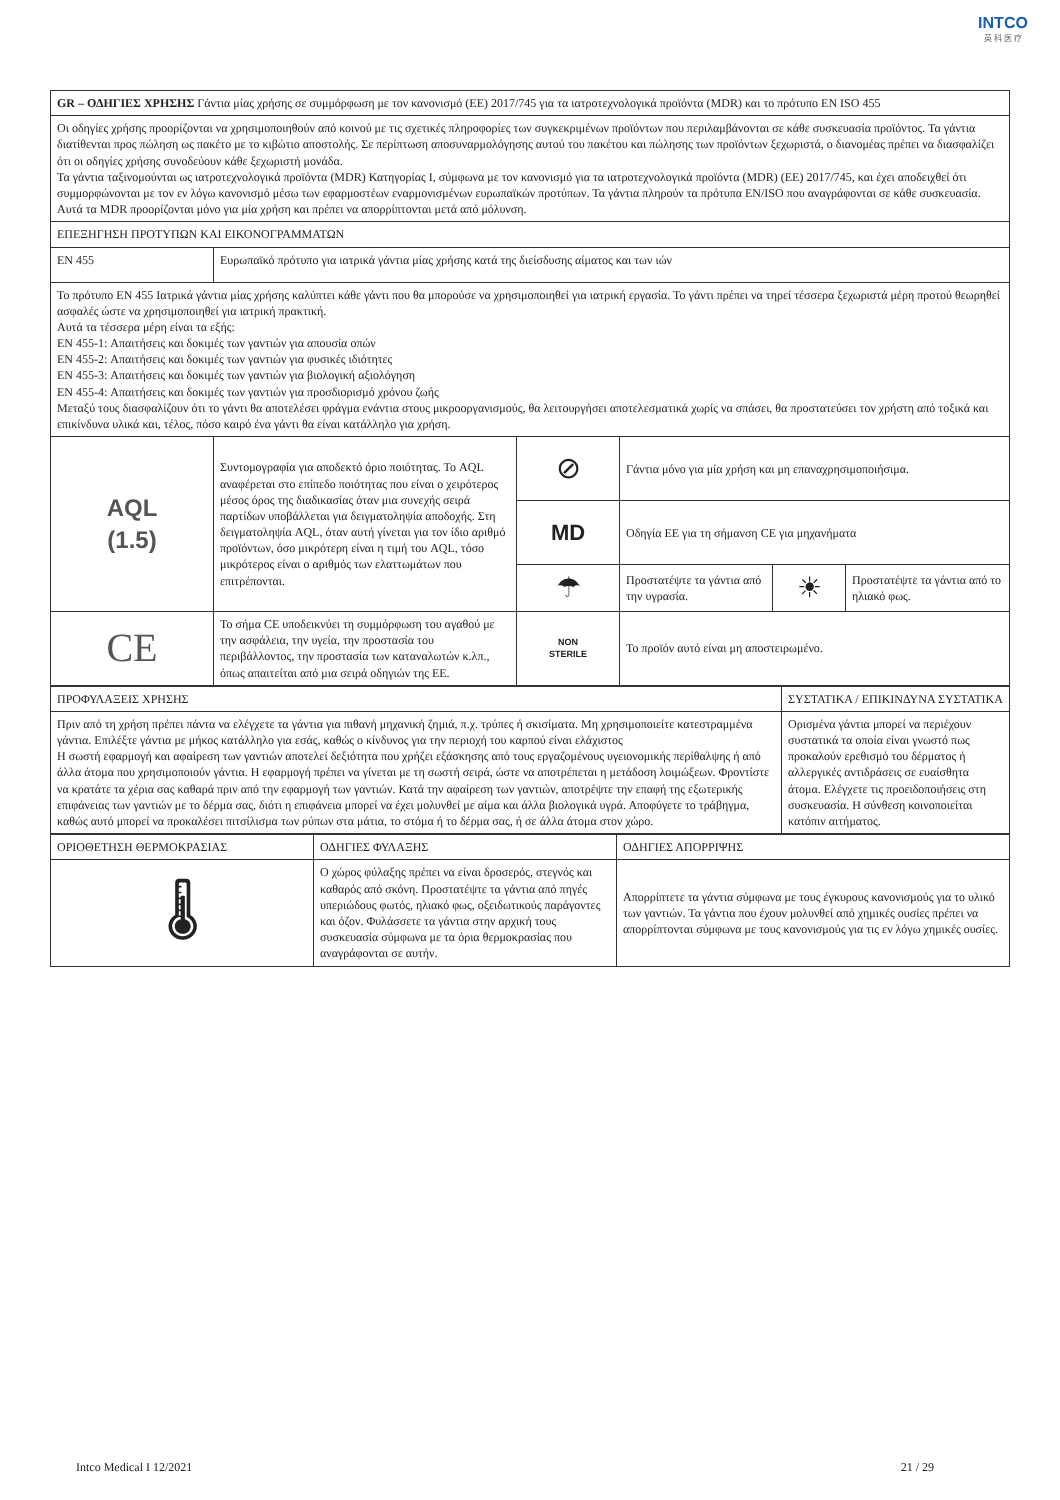INTCO
英 科 医 疗
| GR – ΟΔΗΓΙΕΣ ΧΡΗΣΗΣ Γάντια μίας χρήσης σε συμμόρφωση με τον κανονισμό (ΕΕ) 2017/745 για τα ιατροτεχνολογικά προϊόντα (MDR) και το πρότυπο EN ISO 455 | | | | | |
| Οι οδηγίες χρήσης προορίζονται να χρησιμοποιηθούν από κοινού με τις σχετικές πληροφορίες των συγκεκριμένων προϊόντων που περιλαμβάνονται σε κάθε συσκευασία προϊόντος. Τα γάντια διατίθενται προς πώληση ως πακέτο με το κιβώτιο αποστολής. Σε περίπτωση αποσυναρμολόγησης αυτού του πακέτου και πώλησης των προϊόντων ξεχωριστά, ο διανομέας πρέπει να διασφαλίζει ότι οι οδηγίες χρήσης συνοδεύουν κάθε ξεχωριστή μονάδα. Τα γάντια ταξινομούνται ως ιατροτεχνολογικά προϊόντα (MDR) Κατηγορίας I, σύμφωνα με τον κανονισμό για τα ιατροτεχνολογικά προϊόντα (MDR) (ΕΕ) 2017/745, και έχει αποδειχθεί ότι συμμορφώνονται με τον εν λόγω κανονισμό μέσω των εφαρμοστέων εναρμονισμένων ευρωπαϊκών προτύπων. Τα γάντια πληρούν τα πρότυπα EN/ISO που αναγράφονται σε κάθε συσκευασία. Αυτά τα MDR προορίζονται μόνο για μία χρήση και πρέπει να απορρίπτονται μετά από μόλυνση. | | | | | |
| ΕΠΕΞΗΓΗΣΗ ΠΡΟΤΥΠΩΝ ΚΑΙ ΕΙΚΟΝΟΓΡΑΜΜΑΤΩΝ | | | | | |
| EN 455 | Ευρωπαϊκό πρότυπο για ιατρικά γάντια μίας χρήσης κατά της διείσδυσης αίματος και των ιών | | | | |
| Το πρότυπο EN 455 Ιατρικά γάντια μίας χρήσης καλύπτει κάθε γάντι που θα μπορούσε να χρησιμοποιηθεί για ιατρική εργασία. Το γάντι πρέπει να τηρεί τέσσερα ξεχωριστά μέρη προτού θεωρηθεί ασφαλές ώστε να χρησιμοποιηθεί για ιατρική πρακτική. Αυτά τα τέσσερα μέρη είναι τα εξής: EN 455-1: Απαιτήσεις και δοκιμές των γαντιών για απουσία οπών EN 455-2: Απαιτήσεις και δοκιμές των γαντιών για φυσικές ιδιότητες EN 455-3: Απαιτήσεις και δοκιμές των γαντιών για βιολογική αξιολόγηση EN 455-4: Απαιτήσεις και δοκιμές των γαντιών για προσδιορισμό χρόνου ζωής Μεταξύ τους διασφαλίζουν ότι το γάντι θα αποτελέσει φράγμα ενάντια στους μικροοργανισμούς, θα λειτουργήσει αποτελεσματικά χωρίς να σπάσει, θα προστατεύσει τον χρήστη από τοξικά και επικίνδυνα υλικά και, τέλος, πόσο καιρό ένα γάντι θα είναι κατάλληλο για χρήση. | | | | | |
| AQL (1.5) | Συντομογραφία για αποδεκτό όριο ποιότητας. Το AQL αναφέρεται στο επίπεδο ποιότητας που είναι ο χειρότερος μέσος όρος της διαδικασίας όταν μια συνεχής σειρά παρτίδων υποβάλλεται για δειγματοληψία αποδοχής. Στη δειγματοληψία AQL, όταν αυτή γίνεται για τον ίδιο αριθμό προϊόντων, όσο μικρότερη είναι η τιμή του AQL, τόσο μικρότερος είναι ο αριθμός των ελαττωμάτων που επιτρέπονται. | ⊘ | Γάντια μόνο για μία χρήση και μη επαναχρησιμοποιήσιμα. | | |
| | | MD | Οδηγία ΕΕ για τη σήμανση CE για μηχανήματα | | |
| | | ☂ | Προστατέψτε τα γάντια από την υγρασία. | ☀ | Προστατέψτε τα γάντια από το ηλιακό φως. |
| CE | Το σήμα CE υποδεικνύει τη συμμόρφωση του αγαθού με την ασφάλεια, την υγεία, την προστασία του περιβάλλοντος, την προστασία των καταναλωτών κ.λπ., όπως απαιτείται από μια σειρά οδηγιών της ΕΕ. | NON STERILE | Το προϊόν αυτό είναι μη αποστειρωμένο. | | |
| ΠΡΟΦΥΛΑΞΕΙΣ ΧΡΗΣΗΣ | ΣΥΣΤΑΤΙΚΑ / ΕΠΙΚΙΝΔΥΝΑ ΣΥΣΤΑΤΙΚΑ |
| Πριν από τη χρήση πρέπει πάντα να ελέγχετε τα γάντια για πιθανή μηχανική ζημιά, π.χ. τρύπες ή σκισίματα. Μη χρησιμοποιείτε κατεστραμμένα γάντια. Επιλέξτε γάντια με μήκος κατάλληλο για εσάς, καθώς ο κίνδυνος για την περιοχή του καρπού είναι ελάχιστος Η σωστή εφαρμογή και αφαίρεση των γαντιών αποτελεί δεξιότητα που χρήζει εξάσκησης από τους εργαζομένους υγειονομικής περίθαλψης ή από άλλα άτομα που χρησιμοποιούν γάντια. Η εφαρμογή πρέπει να γίνεται με τη σωστή σειρά, ώστε να αποτρέπεται η μετάδοση λοιμώξεων. Φροντίστε να κρατάτε τα χέρια σας καθαρά πριν από την εφαρμογή των γαντιών. Κατά την αφαίρεση των γαντιών, αποτρέψτε την επαφή της εξωτερικής επιφάνειας των γαντιών με το δέρμα σας, διότι η επιφάνεια μπορεί να έχει μολυνθεί με αίμα και άλλα βιολογικά υγρά. Αποφύγετε το τράβηγμα, καθώς αυτό μπορεί να προκαλέσει πιτσίλισμα των ρύπων στα μάτια, το στόμα ή το δέρμα σας, ή σε άλλα άτομα στον χώρο. | Ορισμένα γάντια μπορεί να περιέχουν συστατικά τα οποία είναι γνωστό πως προκαλούν ερεθισμό του δέρματος ή αλλεργικές αντιδράσεις σε ευαίσθητα άτομα. Ελέγχετε τις προειδοποιήσεις στη συσκευασία. Η σύνθεση κοινοποιείται κατόπιν αιτήματος. |
| ΟΡΙΟΘΕΤΗΣΗ ΘΕΡΜΟΚΡΑΣΙΑΣ | ΟΔΗΓΙΕΣ ΦΥΛΑΞΗΣ | ΟΔΗΓΙΕΣ ΑΠΟΡΡΙΨΗΣ |
| 🌡 | Ο χώρος φύλαξης πρέπει να είναι δροσερός, στεγνός και καθαρός από σκόνη. Προστατέψτε τα γάντια από πηγές υπεριώδους φωτός, ηλιακό φως, οξειδωτικούς παράγοντες και όζον. Φυλάσσετε τα γάντια στην αρχική τους συσκευασία σύμφωνα με τα όρια θερμοκρασίας που αναγράφονται σε αυτήν. | Απορρίπτετε τα γάντια σύμφωνα με τους έγκυρους κανονισμούς για το υλικό των γαντιών. Τα γάντια που έχουν μολυνθεί από χημικές ουσίες πρέπει να απορρίπτονται σύμφωνα με τους κανονισμούς για τις εν λόγω χημικές ουσίες. |
Intco Medical I 12/2021 21 / 29